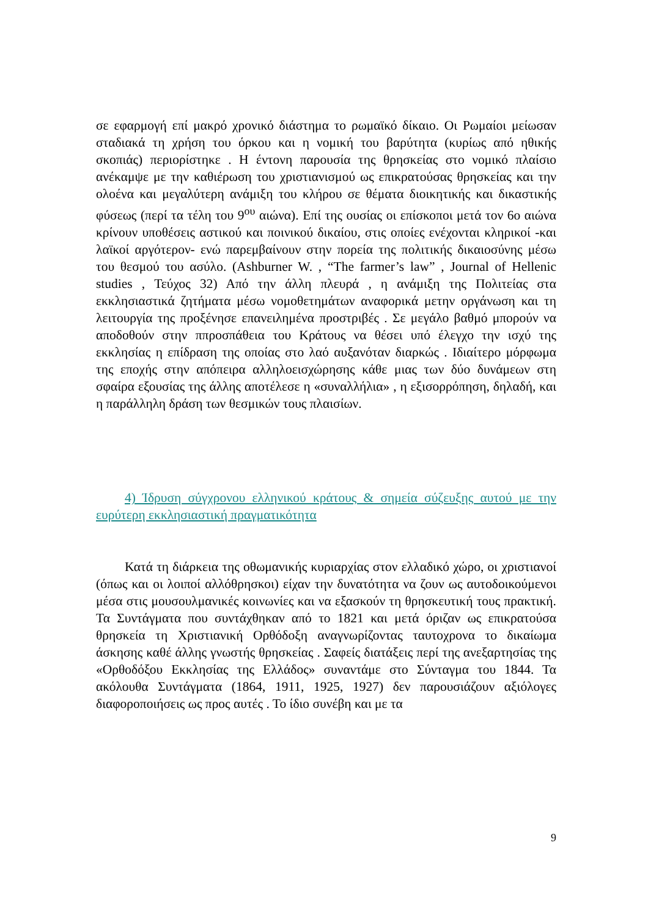σε εφαρμογή επί μακρό χρονικό διάστημα το ρωμαϊκό δίκαιο. Οι Ρωμαίοι μείωσαν σταδιακά τη χρήση του όρκου και η νομική του βαρύτητα (κυρίως από ηθικής σκοπιάς) περιορίστηκε . Η έντονη παρουσία της θρησκείας στο νομικό πλαίσιο ανέκαμψε με την καθιέρωση του χριστιανισμού ως επικρατούσας θρησκείας και την ολοένα και μεγαλύτερη ανάμιξη του κλήρου σε θέματα διοικητικής και δικαστικής φύσεως (περί τα τέλη του 9<sup>ου</sup> αιώνα). Επί της ουσίας οι επίσκοποι μετά τον 6ο αιώνα κρίνουν υποθέσεις αστικού και ποινικού δικαίου, στις οποίες ενέχονται κληρικοί -και λαϊκοί αργότερον- ενώ παρεμβαίνουν στην πορεία της πολιτικής δικαιοσύνης μέσω του θεσμού του ασύλο. (Ashburner W. , “The farmer’s law” , Journal of Hellenic studies , Τεύχος 32) Από την άλλη πλευρά , η ανάμιξη της Πολιτείας στα εκκλησιαστικά ζητήματα μέσω νομοθετημάτων αναφορικά μετην οργάνωση και τη λειτουργία της προξένησε επανειλημένα προστριβές . Σε μεγάλο βαθμό μπορούν να αποδοθούν στην ππροσπάθεια του Κράτους να θέσει υπό έλεγχο την ισχύ της εκκλησίας η επίδραση της οποίας στο λαό αυξανόταν διαρκώς . Ιδιαίτερο μόρφωμα της εποχής στην απόπειρα αλληλοεισχώρησης κάθε μιας των δύο δυνάμεων στη σφαίρα εξουσίας της άλλης αποτέλεσε η «συναλλήλια» , η εξισορρόπηση, δηλαδή, και η παράλληλη δράση των θεσμικών τους πλαισίων.
4) Ίδρυση σύγχρονου ελληνικού κράτους & σημεία σύζευξης αυτού με την ευρύτερη εκκλησιαστική πραγματικότητα
Κατά τη διάρκεια της οθωμανικής κυριαρχίας στον ελλαδικό χώρο, οι χριστιανοί (όπως και οι λοιποί αλλόθρησκοι) είχαν την δυνατότητα να ζουν ως αυτοδοικούμενοι μέσα στις μουσουλμανικές κοινωνίες και να εξασκούν τη θρησκευτική τους πρακτική. Τα Συντάγματα που συντάχθηκαν από το 1821 και μετά όριζαν ως επικρατούσα θρησκεία τη Χριστιανική Ορθόδοξη αναγνωρίζοντας ταυτοχρονα το δικαίωμα άσκησης καθέ άλλης γνωστής θρησκείας . Σαφείς διατάξεις περί της ανεξαρτησίας της «Ορθοδόξου Εκκλησίας της Ελλάδος» συναντάμε στο Σύνταγμα του 1844. Τα ακόλουθα Συντάγματα (1864, 1911, 1925, 1927) δεν παρουσιάζουν αξιόλογες διαφοροποιήσεις ως προς αυτές . Το ίδιο συνέβη και με τα
9